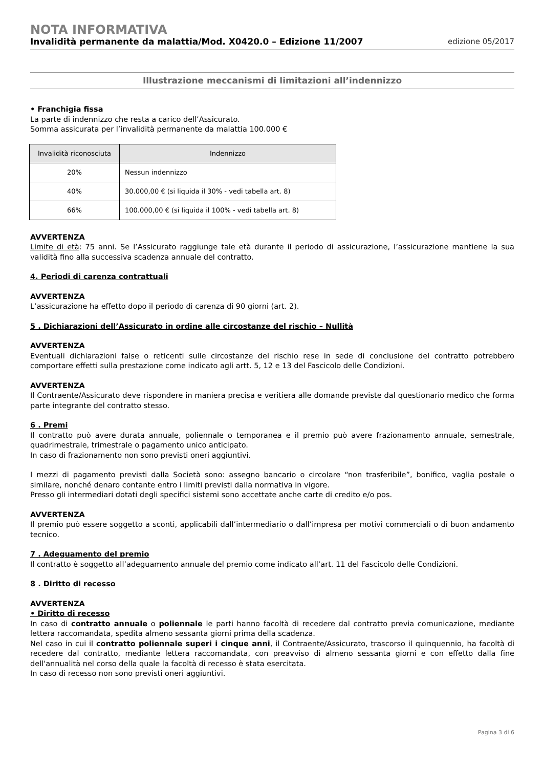NOTA INFORMATIVA
Invalidità permanente da malattia/Mod. X0420.0 – Edizione 11/2007 edizione 05/2017
Illustrazione meccanismi di limitazioni all’indennizzo
• Franchigia fissa
La parte di indennizzo che resta a carico dell’Assicurato.
Somma assicurata per l’invalidità permanente da malattia 100.000 €
| Invalidità riconosciuta | Indennizzo |
| --- | --- |
| 20% | Nessun indennizzo |
| 40% | 30.000,00 € (si liquida il 30% - vedi tabella art. 8) |
| 66% | 100.000,00 € (si liquida il 100% - vedi tabella art. 8) |
AVVERTENZA
Limite di età: 75 anni. Se l’Assicurato raggiunge tale età durante il periodo di assicurazione, l’assicurazione mantiene la sua validità fino alla successiva scadenza annuale del contratto.
4. Periodi di carenza contrattuali
AVVERTENZA
L’assicurazione ha effetto dopo il periodo di carenza di 90 giorni (art. 2).
5 . Dichiarazioni dell’Assicurato in ordine alle circostanze del rischio – Nullità
AVVERTENZA
Eventuali dichiarazioni false o reticenti sulle circostanze del rischio rese in sede di conclusione del contratto potrebbero comportare effetti sulla prestazione come indicato agli artt. 5, 12 e 13 del Fascicolo delle Condizioni.
AVVERTENZA
Il Contraente/Assicurato deve rispondere in maniera precisa e veritiera alle domande previste dal questionario medico che forma parte integrante del contratto stesso.
6 . Premi
Il contratto può avere durata annuale, poliennale o temporanea e il premio può avere frazionamento annuale, semestrale, quadrimestrale, trimestrale o pagamento unico anticipato.
In caso di frazionamento non sono previsti oneri aggiuntivi.
I mezzi di pagamento previsti dalla Società sono: assegno bancario o circolare “non trasferibile”, bonifico, vaglia postale o similare, nonché denaro contante entro i limiti previsti dalla normativa in vigore.
Presso gli intermediari dotati degli specifici sistemi sono accettate anche carte di credito e/o pos.
AVVERTENZA
Il premio può essere soggetto a sconti, applicabili dall’intermediario o dall’impresa per motivi commerciali o di buon andamento tecnico.
7 . Adeguamento del premio
Il contratto è soggetto all’adeguamento annuale del premio come indicato all‘art. 11 del Fascicolo delle Condizioni.
8 . Diritto di recesso
AVVERTENZA
• Diritto di recesso
In caso di contratto annuale o poliennale le parti hanno facoltà di recedere dal contratto previa comunicazione, mediante lettera raccomandata, spedita almeno sessanta giorni prima della scadenza.
Nel caso in cui il contratto poliennale superi i cinque anni, il Contraente/Assicurato, trascorso il quinquennio, ha facoltà di recedere dal contratto, mediante lettera raccomandata, con preavviso di almeno sessanta giorni e con effetto dalla fine dell'annualità nel corso della quale la facoltà di recesso è stata esercitata.
In caso di recesso non sono previsti oneri aggiuntivi.
Pagina 3 di 6